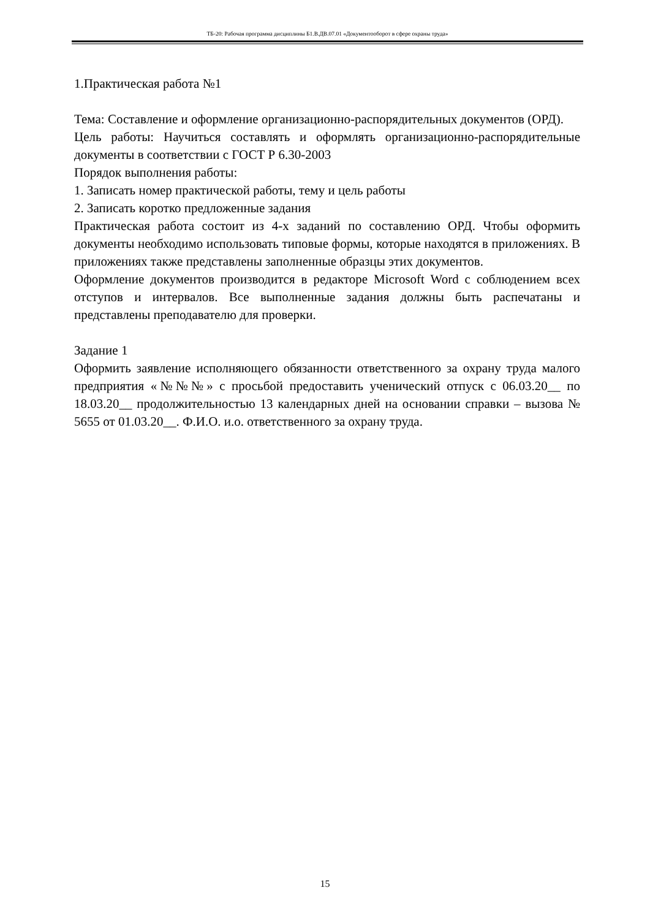ТБ-20: Рабочая программа дисциплины Б1.В.ДВ.07.01 «Документооборот в сфере охраны труда»
1.Практическая работа №1
Тема: Составление и оформление организационно-распорядительных документов (ОРД).
Цель работы: Научиться составлять и оформлять организационно-распорядительные документы в соответствии с ГОСТ Р 6.30-2003
Порядок выполнения работы:
1. Записать номер практической работы, тему и цель работы
2. Записать коротко предложенные задания
Практическая работа состоит из 4-х заданий по составлению ОРД. Чтобы оформить документы необходимо использовать типовые формы, которые находятся в приложениях. В приложениях также представлены заполненные образцы этих документов.
Оформление документов производится в редакторе Microsoft Word с соблюдением всех отступов и интервалов. Все выполненные задания должны быть распечатаны и представлены преподавателю для проверки.
Задание 1
Оформить заявление исполняющего обязанности ответственного за охрану труда малого предприятия «№№№» с просьбой предоставить ученический отпуск с 06.03.20__ по 18.03.20__ продолжительностью 13 календарных дней на основании справки – вызова № 5655 от 01.03.20__. Ф.И.О. и.о. ответственного за охрану труда.
15